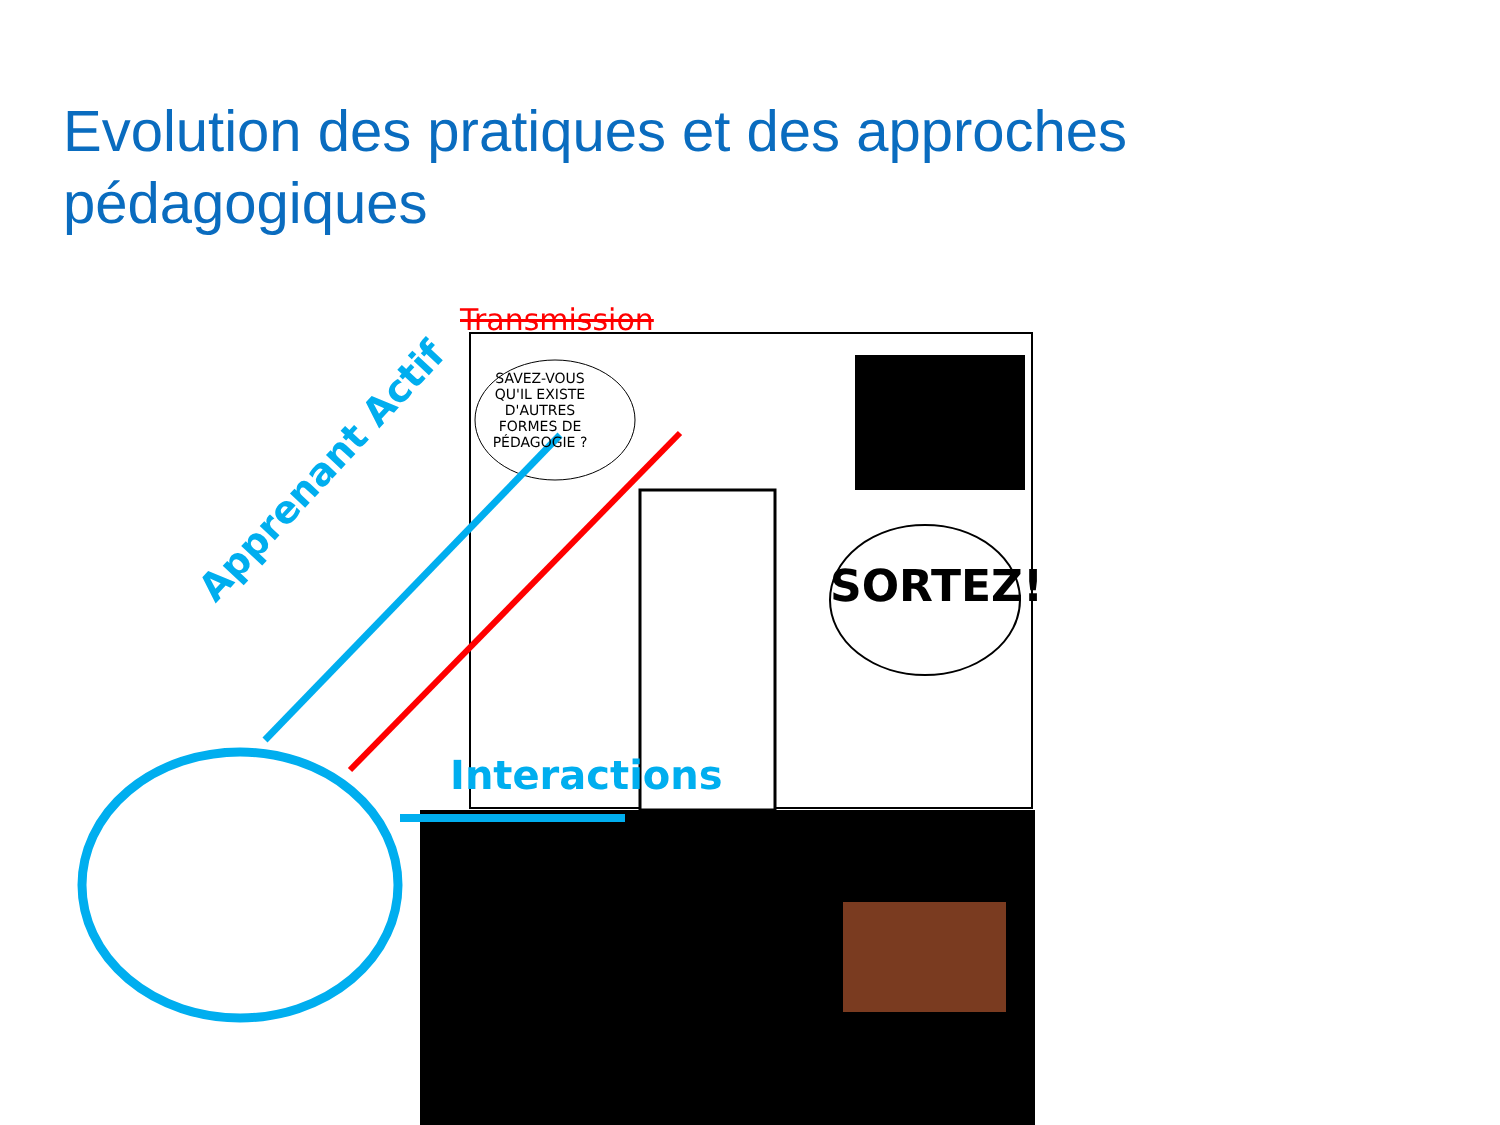Evolution des pratiques et des approches pédagogiques
Transmission
SAVEZ-VOUS QU'IL EXISTE D'AUTRES FORMES DE PÉDAGOGIE ?
SORTEZ!
Apprenant Actif
Interactions